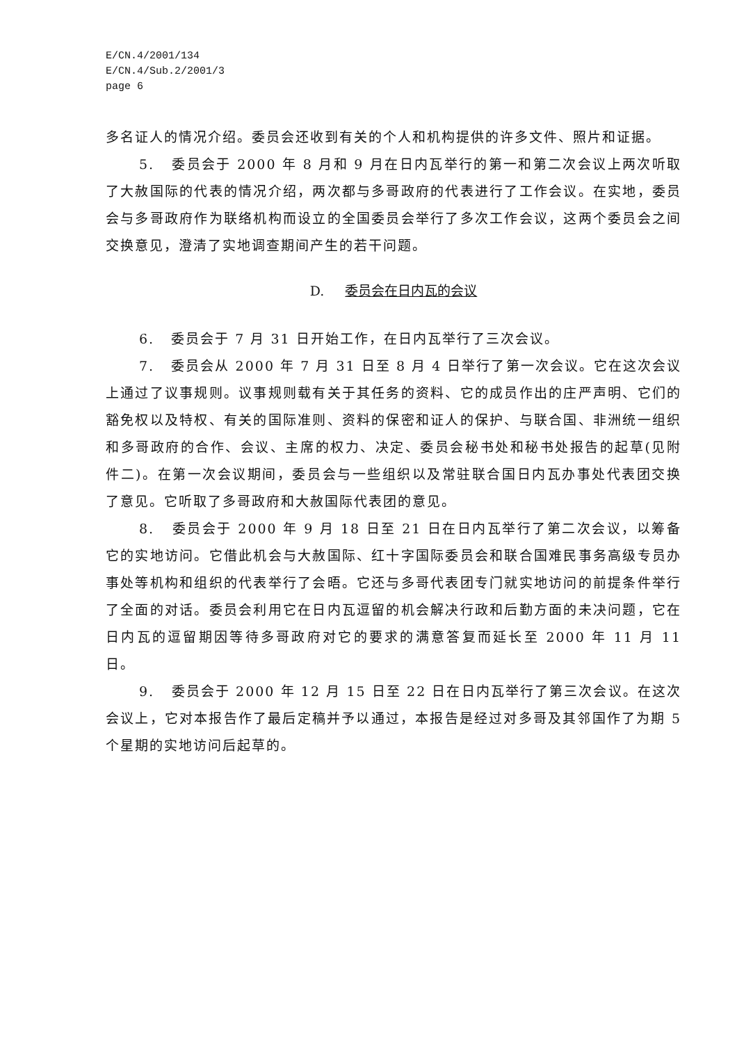E/CN.4/2001/134
E/CN.4/Sub.2/2001/3
page 6
多名证人的情况介绍。委员会还收到有关的个人和机构提供的许多文件、照片和证据。
5. 委员会于 2000 年 8 月和 9 月在日内瓦举行的第一和第二次会议上两次听取了大赦国际的代表的情况介绍，两次都与多哥政府的代表进行了工作会议。在实地，委员会与多哥政府作为联络机构而设立的全国委员会举行了多次工作会议，这两个委员会之间交换意见，澄清了实地调查期间产生的若干问题。
D. 委员会在日内瓦的会议
6. 委员会于 7 月 31 日开始工作，在日内瓦举行了三次会议。
7. 委员会从 2000 年 7 月 31 日至 8 月 4 日举行了第一次会议。它在这次会议上通过了议事规则。议事规则载有关于其任务的资料、它的成员作出的庄严声明、它们的豁免权以及特权、有关的国际准则、资料的保密和证人的保护、与联合国、非洲统一组织和多哥政府的合作、会议、主席的权力、决定、委员会秘书处和秘书处报告的起草(见附件二)。在第一次会议期间，委员会与一些组织以及常驻联合国日内瓦办事处代表团交换了意见。它听取了多哥政府和大赦国际代表团的意见。
8. 委员会于 2000 年 9 月 18 日至 21 日在日内瓦举行了第二次会议，以筹备它的实地访问。它借此机会与大赦国际、红十字国际委员会和联合国难民事务高级专员办事处等机构和组织的代表举行了会晤。它还与多哥代表团专门就实地访问的前提条件举行了全面的对话。委员会利用它在日内瓦逗留的机会解决行政和后勤方面的未决问题，它在日内瓦的逗留期因等待多哥政府对它的要求的满意答复而延长至 2000 年 11 月 11 日。
9. 委员会于 2000 年 12 月 15 日至 22 日在日内瓦举行了第三次会议。在这次会议上，它对本报告作了最后定稿并予以通过，本报告是经过对多哥及其邻国作了为期 5 个星期的实地访问后起草的。